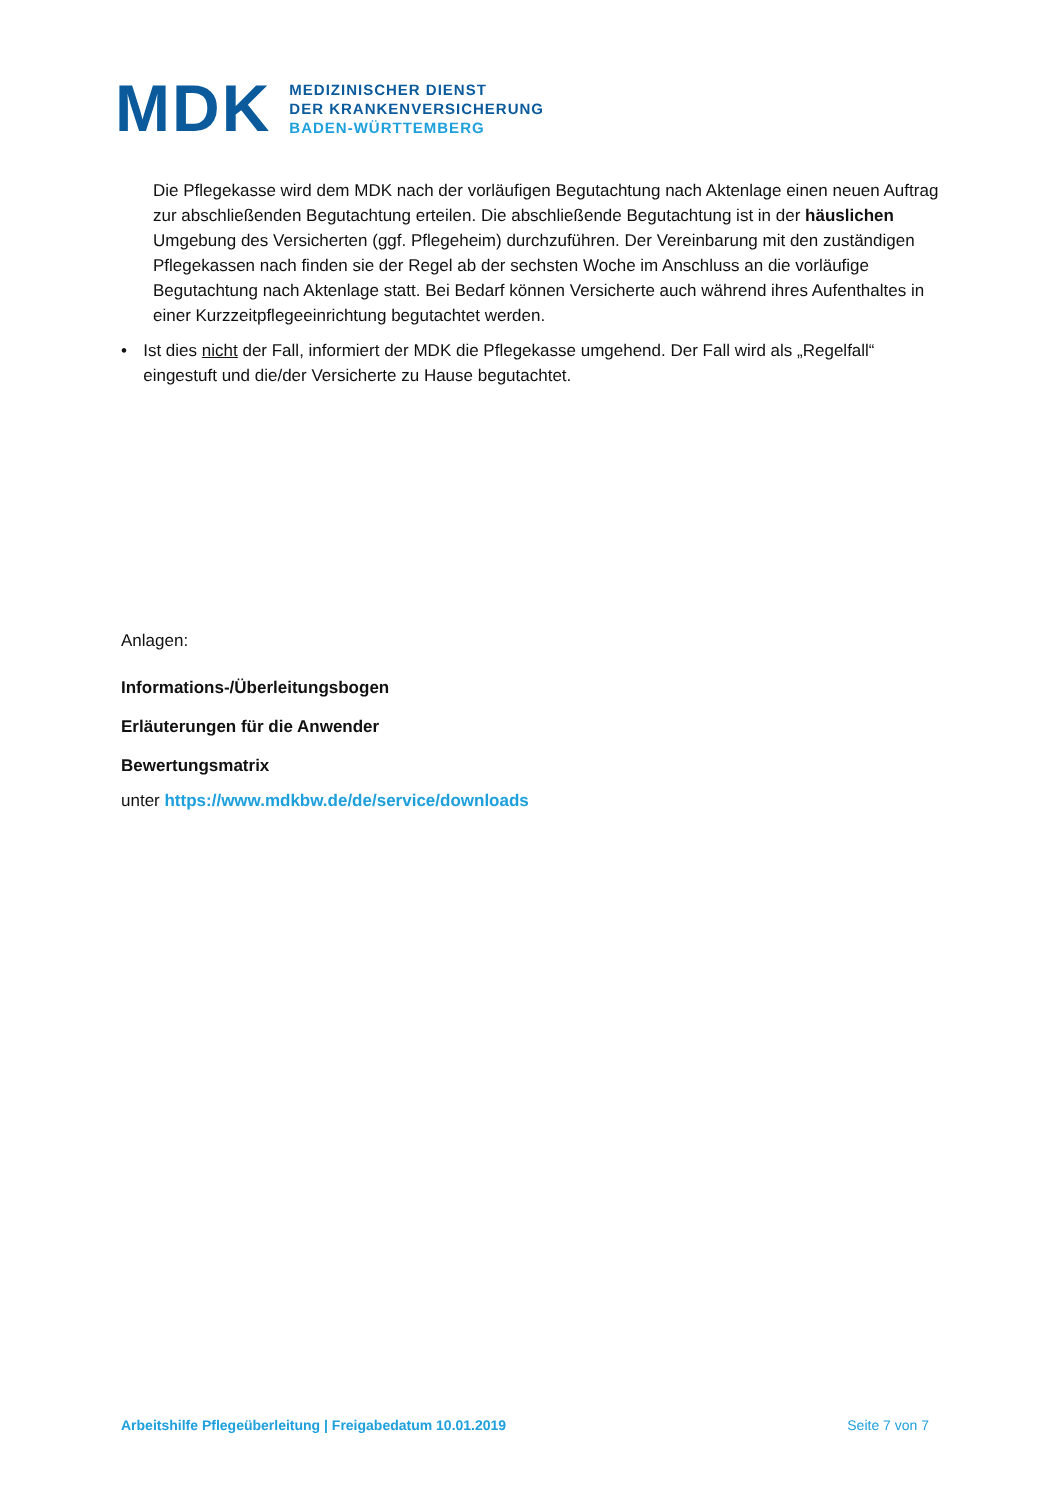MDK
MEDIZINISCHER DIENST
DER KRANKENVERSICHERUNG
BADEN-WÜRTTEMBERG
Die Pflegekasse wird dem MDK nach der vorläufigen Begutachtung nach Aktenlage einen neuen Auftrag zur abschließenden Begutachtung erteilen. Die abschließende Begutachtung ist in der häuslichen Umgebung des Versicherten (ggf. Pflegeheim) durchzuführen. Der Vereinbarung mit den zuständigen Pflegekassen nach finden sie der Regel ab der sechsten Woche im Anschluss an die vorläufige Begutachtung nach Aktenlage statt. Bei Bedarf können Versicherte auch während ihres Aufenthaltes in einer Kurzzeitpflegeeinrichtung begutachtet werden.
• Ist dies nicht der Fall, informiert der MDK die Pflegekasse umgehend. Der Fall wird als „Regelfall“ eingestuft und die/der Versicherte zu Hause begutachtet.
Anlagen:
Informations-/Überleitungsbogen
Erläuterungen für die Anwender
Bewertungsmatrix
unter https://www.mdkbw.de/de/service/downloads
Arbeitshilfe Pflegeüberleitung | Freigabedatum 10.01.2019 Seite 7 von 7